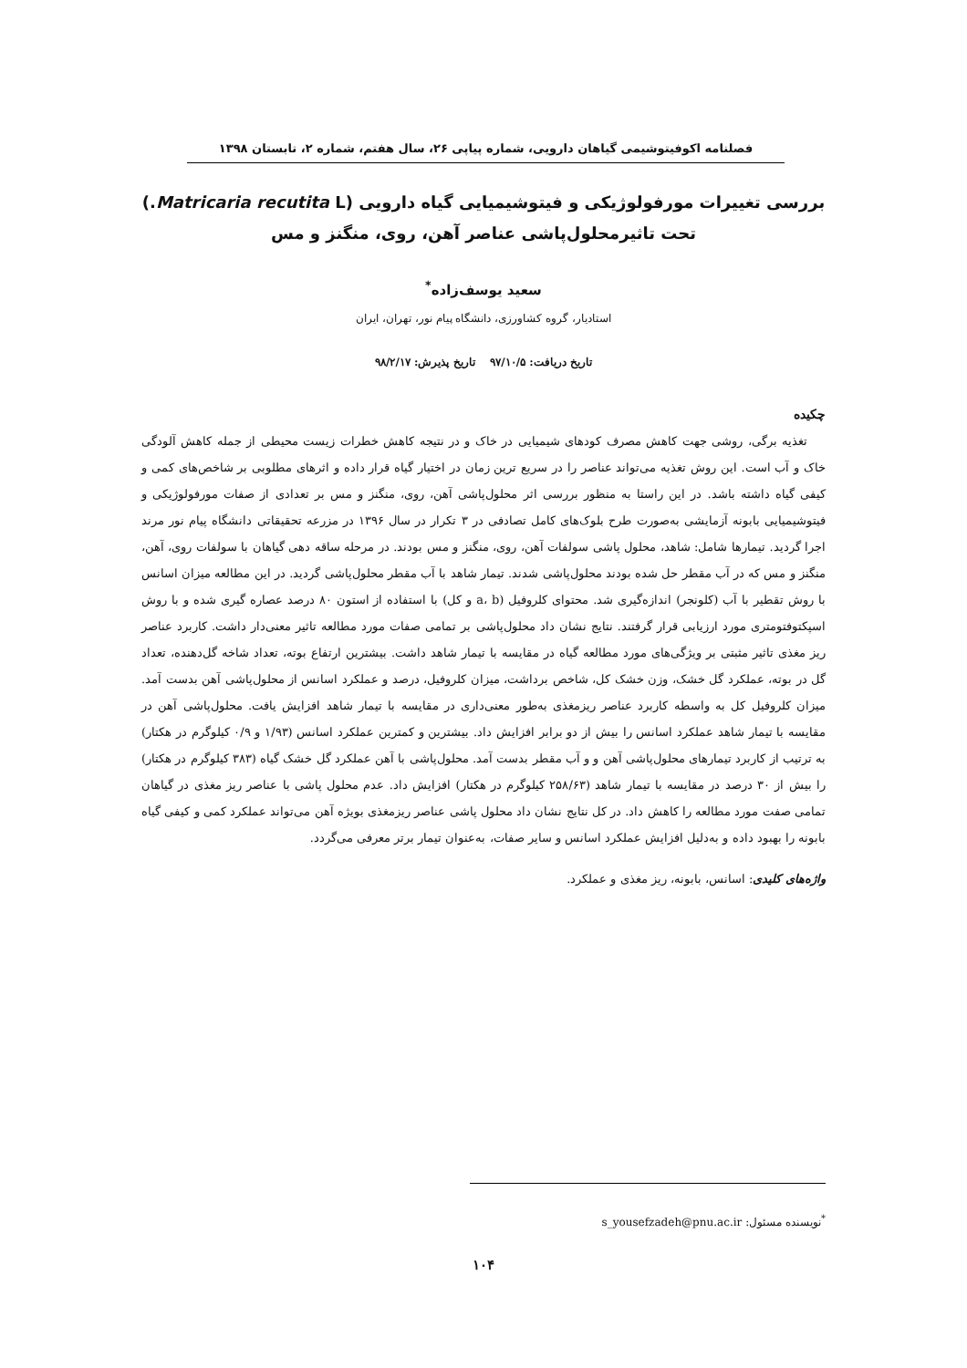فصلنامه اکوفیتوشیمی گیاهان دارویی، شماره پیاپی ۲۶، سال هفتم، شماره ۲، تابستان ۱۳۹۸
بررسی تغییرات مورفولوژیکی و فیتوشیمیایی گیاه دارویی (Matricaria recutita L.)
تحت تاثیرمحلول‌پاشی عناصر آهن، روی، منگنز و مس
سعید یوسف‌زاده<sup>*</sup>
استادیار، گروه کشاورزی، دانشگاه پیام نور، تهران، ایران
تاریخ دریافت: ۹۷/۱۰/۵ تاریخ پذیرش: ۹۸/۲/۱۷
چکیده
تغذیه برگی، روشی جهت کاهش مصرف کودهای شیمیایی در خاک و در نتیجه کاهش خطرات زیست محیطی از جمله کاهش آلودگی خاک و آب است. این روش تغذیه می‌تواند عناصر را در سریع ترین زمان در اختیار گیاه قرار داده و اثرهای مطلوبی بر شاخص‌های کمی و کیفی گیاه داشته باشد. در این راستا به منظور بررسی اثر محلول‌پاشی آهن، روی، منگنز و مس بر تعدادی از صفات مورفولوژیکی و فیتوشیمیایی بابونه آزمایشی به‌صورت طرح بلوک‌های کامل تصادفی در ۳ تکرار در سال ۱۳۹۶ در مزرعه تحقیقاتی دانشگاه پیام نور مرند اجرا گردید. تیمارها شامل: شاهد، محلول پاشی سولفات آهن، روی، منگنز و مس بودند. در مرحله ساقه دهی گیاهان با سولفات روی، آهن، منگنز و مس که در آب مقطر حل شده بودند محلول‌پاشی شدند. تیمار شاهد با آب مقطر محلول‌پاشی گردید. در این مطالعه میزان اسانس با روش تقطیر با آب (کلونجر) اندازه‌گیری شد. محتوای کلروفیل (a، b و کل) با استفاده از استون ۸۰ درصد عصاره گیری شده و با روش اسپکتوفتومتری مورد ارزیابی قرار گرفتند. نتایج نشان داد محلول‌پاشی بر تمامی صفات مورد مطالعه تاثیر معنی‌دار داشت. کاربرد عناصر ریز مغذی تاثیر مثبتی بر ویژگی‌های مورد مطالعه گیاه در مقایسه با تیمار شاهد داشت. بیشترین ارتفاع بوته، تعداد شاخه گل‌دهنده، تعداد گل در بوته، عملکرد گل خشک، وزن خشک کل، شاخص برداشت، میزان کلروفیل، درصد و عملکرد اسانس از محلول‌پاشی آهن بدست آمد. میزان کلروفیل کل به واسطه کاربرد عناصر ریزمغذی به‌طور معنی‌داری در مقایسه با تیمار شاهد افزایش یافت. محلول‌پاشی آهن در مقایسه با تیمار شاهد عملکرد اسانس را بیش از دو برابر افزایش داد. بیشترین و کمترین عملکرد اسانس (۱/۹۳ و ۰/۹ کیلوگرم در هکتار) به ترتیب از کاربرد تیمارهای محلول‌پاشی آهن و و آب مقطر بدست آمد. محلول‌پاشی با آهن عملکرد گل خشک گیاه (۳۸۳ کیلوگرم در هکتار) را بیش از ۳۰ درصد در مقایسه با تیمار شاهد (۲۵۸/۶۳ کیلوگرم در هکتار) افزایش داد. عدم محلول پاشی با عناصر ریز مغذی در گیاهان تمامی صفت مورد مطالعه را کاهش داد. در کل نتایج نشان داد محلول پاشی عناصر ریزمغذی بویژه آهن می‌تواند عملکرد کمی و کیفی گیاه بابونه را بهبود داده و به‌دلیل افزایش عملکرد اسانس و سایر صفات، به‌عنوان تیمار برتر معرفی می‌گردد.
واژه‌های کلیدی: اسانس، بابونه، ریز مغذی و عملکرد.
<sup>*</sup> نویسنده مسئول: s_yousefzadeh@pnu.ac.ir
۱۰۴